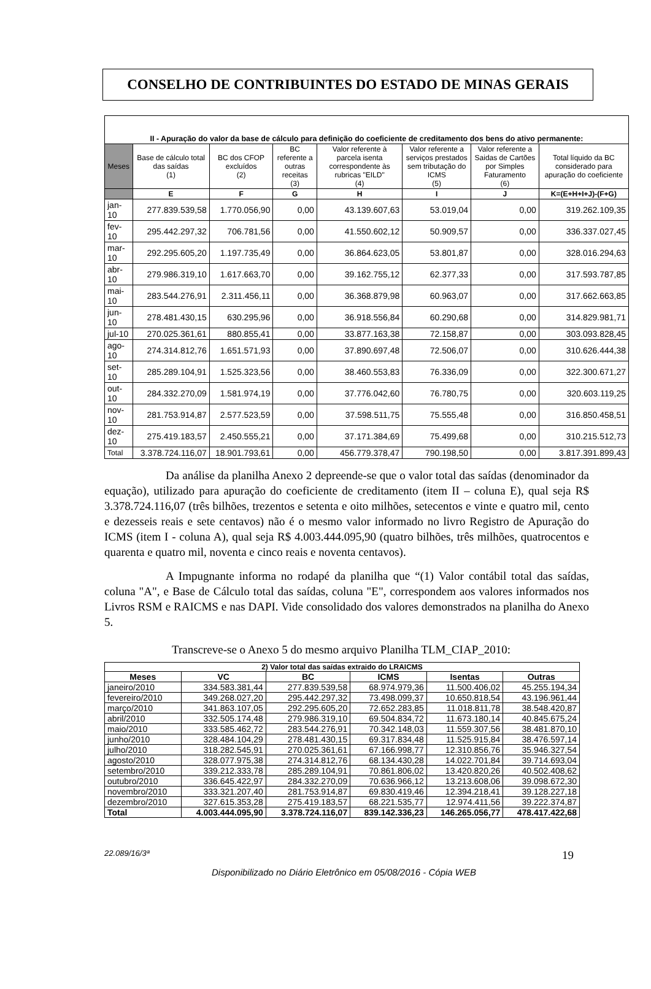CONSELHO DE CONTRIBUINTES DO ESTADO DE MINAS GERAIS
| II - Apuração do valor da base de cálculo para definição do coeficiente de creditamento dos bens do ativo permanente: | | | | | | | |
| Meses | Base de cálculo total das saídas (1) | BC dos CFOP excluídos (2) | BC referente a outras receitas (3) | Valor referente à parcela isenta correspondente às rubricas "EILD" (4) | Valor referente a serviços prestados sem tributação do ICMS (5) | Valor referente a Saidas de Cartões por Simples Faturamento (6) | Total líquido da BC considerado para apuração do coeficiente |
| | E | F | G | H | I | J | K=(E+H+I+J)-(F+G) |
| jan-10 | 277.839.539,58 | 1.770.056,90 | 0,00 | 43.139.607,63 | 53.019,04 | 0,00 | 319.262.109,35 |
| fev-10 | 295.442.297,32 | 706.781,56 | 0,00 | 41.550.602,12 | 50.909,57 | 0,00 | 336.337.027,45 |
| mar-10 | 292.295.605,20 | 1.197.735,49 | 0,00 | 36.864.623,05 | 53.801,87 | 0,00 | 328.016.294,63 |
| abr-10 | 279.986.319,10 | 1.617.663,70 | 0,00 | 39.162.755,12 | 62.377,33 | 0,00 | 317.593.787,85 |
| mai-10 | 283.544.276,91 | 2.311.456,11 | 0,00 | 36.368.879,98 | 60.963,07 | 0,00 | 317.662.663,85 |
| jun-10 | 278.481.430,15 | 630.295,96 | 0,00 | 36.918.556,84 | 60.290,68 | 0,00 | 314.829.981,71 |
| jul-10 | 270.025.361,61 | 880.855,41 | 0,00 | 33.877.163,38 | 72.158,87 | 0,00 | 303.093.828,45 |
| ago-10 | 274.314.812,76 | 1.651.571,93 | 0,00 | 37.890.697,48 | 72.506,07 | 0,00 | 310.626.444,38 |
| set-10 | 285.289.104,91 | 1.525.323,56 | 0,00 | 38.460.553,83 | 76.336,09 | 0,00 | 322.300.671,27 |
| out-10 | 284.332.270,09 | 1.581.974,19 | 0,00 | 37.776.042,60 | 76.780,75 | 0,00 | 320.603.119,25 |
| nov-10 | 281.753.914,87 | 2.577.523,59 | 0,00 | 37.598.511,75 | 75.555,48 | 0,00 | 316.850.458,51 |
| dez-10 | 275.419.183,57 | 2.450.555,21 | 0,00 | 37.171.384,69 | 75.499,68 | 0,00 | 310.215.512,73 |
| Total | 3.378.724.116,07 | 18.901.793,61 | 0,00 | 456.779.378,47 | 790.198,50 | 0,00 | 3.817.391.899,43 |
Da análise da planilha Anexo 2 depreende-se que o valor total das saídas (denominador da equação), utilizado para apuração do coeficiente de creditamento (item II – coluna E), qual seja R$ 3.378.724.116,07 (três bilhões, trezentos e setenta e oito milhões, setecentos e vinte e quatro mil, cento e dezesseis reais e sete centavos) não é o mesmo valor informado no livro Registro de Apuração do ICMS (item I - coluna A), qual seja R$ 4.003.444.095,90 (quatro bilhões, três milhões, quatrocentos e quarenta e quatro mil, noventa e cinco reais e noventa centavos).
A Impugnante informa no rodapé da planilha que “(1) Valor contábil total das saídas, coluna "A", e Base de Cálculo total das saídas, coluna "E", correspondem aos valores informados nos Livros RSM e RAICMS e nas DAPI. Vide consolidado dos valores demonstrados na planilha do Anexo 5.
Transcreve-se o Anexo 5 do mesmo arquivo Planilha TLM_CIAP_2010:
| 2) Valor total das saídas extraido do LRAICMS | | | | | |
| --- | --- | --- | --- | --- | --- |
| Meses | VC | BC | ICMS | Isentas | Outras |
| janeiro/2010 | 334.583.381,44 | 277.839.539,58 | 68.974.979,36 | 11.500.406,02 | 45.255.194,34 |
| fevereiro/2010 | 349.268.027,20 | 295.442.297,32 | 73.498.099,37 | 10.650.818,54 | 43.196.961,44 |
| março/2010 | 341.863.107,05 | 292.295.605,20 | 72.652.283,85 | 11.018.811,78 | 38.548.420,87 |
| abril/2010 | 332.505.174,48 | 279.986.319,10 | 69.504.834,72 | 11.673.180,14 | 40.845.675,24 |
| maio/2010 | 333.585.462,72 | 283.544.276,91 | 70.342.148,03 | 11.559.307,56 | 38.481.870,10 |
| junho/2010 | 328.484.104,29 | 278.481.430,15 | 69.317.834,48 | 11.525.915,84 | 38.476.597,14 |
| julho/2010 | 318.282.545,91 | 270.025.361,61 | 67.166.998,77 | 12.310.856,76 | 35.946.327,54 |
| agosto/2010 | 328.077.975,38 | 274.314.812,76 | 68.134.430,28 | 14.022.701,84 | 39.714.693,04 |
| setembro/2010 | 339.212.333,78 | 285.289.104,91 | 70.861.806,02 | 13.420.820,26 | 40.502.408,62 |
| outubro/2010 | 336.645.422,97 | 284.332.270,09 | 70.636.966,12 | 13.213.608,06 | 39.098.672,30 |
| novembro/2010 | 333.321.207,40 | 281.753.914,87 | 69.830.419,46 | 12.394.218,41 | 39.128.227,18 |
| dezembro/2010 | 327.615.353,28 | 275.419.183,57 | 68.221.535,77 | 12.974.411,56 | 39.222.374,87 |
| Total | 4.003.444.095,90 | 3.378.724.116,07 | 839.142.336,23 | 146.265.056,77 | 478.417.422,68 |
22.089/16/3ª 19
Disponibilizado no Diário Eletrônico em 05/08/2016 - Cópia WEB